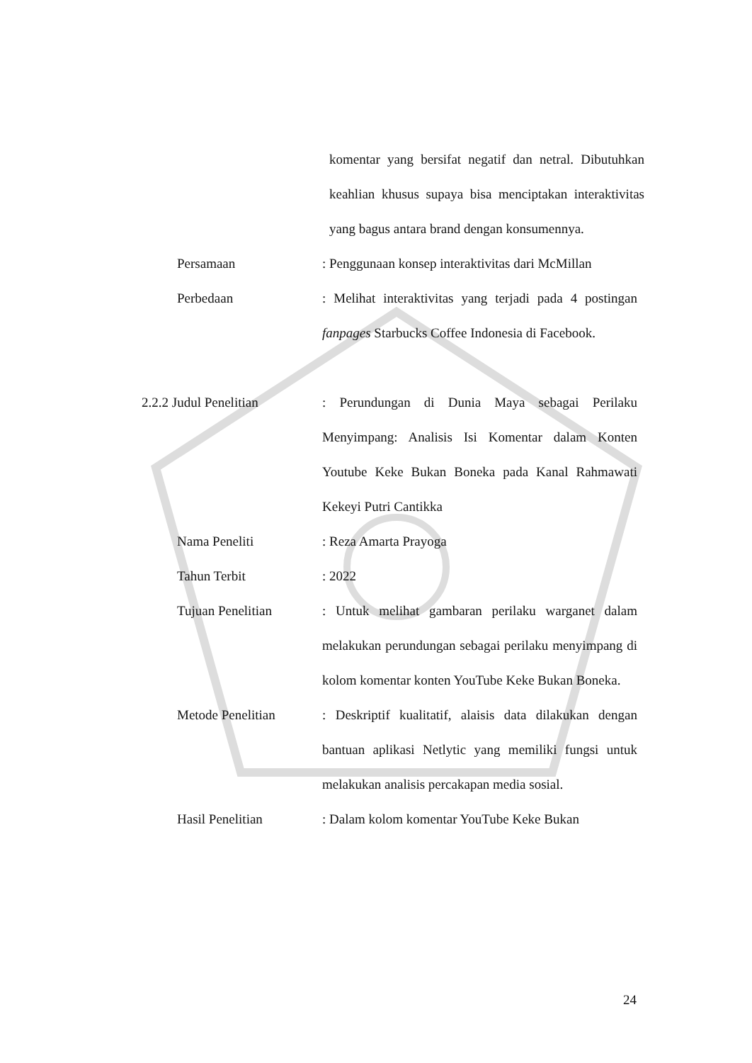komentar yang bersifat negatif dan netral. Dibutuhkan keahlian khusus supaya bisa menciptakan interaktivitas yang bagus antara brand dengan konsumennya.
Persamaan: Penggunaan konsep interaktivitas dari McMillan
Perbedaan: Melihat interaktivitas yang terjadi pada 4 postingan fanpages Starbucks Coffee Indonesia di Facebook.
2.2.2 Judul Penelitian: Perundungan di Dunia Maya sebagai Perilaku Menyimpang: Analisis Isi Komentar dalam Konten Youtube Keke Bukan Boneka pada Kanal Rahmawati Kekeyi Putri Cantikka
Nama Peneliti: Reza Amarta Prayoga
Tahun Terbit: 2022
Tujuan Penelitian: Untuk melihat gambaran perilaku warganet dalam melakukan perundungan sebagai perilaku menyimpang di kolom komentar konten YouTube Keke Bukan Boneka.
Metode Penelitian: Deskriptif kualitatif, alaisis data dilakukan dengan bantuan aplikasi Netlytic yang memiliki fungsi untuk melakukan analisis percakapan media sosial.
Hasil Penelitian: Dalam kolom komentar YouTube Keke Bukan
24